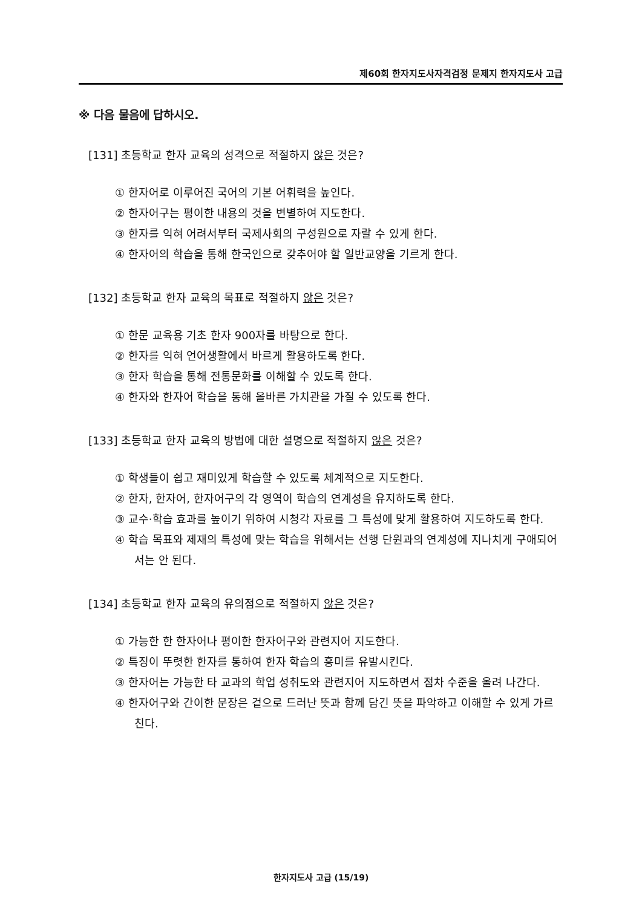제60회 한자지도사자격검정 문제지 한자지도사 고급
※ 다음 물음에 답하시오.
[131] 초등학교 한자 교육의 성격으로 적절하지 않은 것은?
① 한자어로 이루어진 국어의 기본 어휘력을 높인다.
② 한자어구는 평이한 내용의 것을 변별하여 지도한다.
③ 한자를 익혀 어려서부터 국제사회의 구성원으로 자랄 수 있게 한다.
④ 한자어의 학습을 통해 한국인으로 갖추어야 할 일반교양을 기르게 한다.
[132] 초등학교 한자 교육의 목표로 적절하지 않은 것은?
① 한문 교육용 기초 한자 900자를 바탕으로 한다.
② 한자를 익혀 언어생활에서 바르게 활용하도록 한다.
③ 한자 학습을 통해 전통문화를 이해할 수 있도록 한다.
④ 한자와 한자어 학습을 통해 올바른 가치관을 가질 수 있도록 한다.
[133] 초등학교 한자 교육의 방법에 대한 설명으로 적절하지 않은 것은?
① 학생들이 쉽고 재미있게 학습할 수 있도록 체계적으로 지도한다.
② 한자, 한자어, 한자어구의 각 영역이 학습의 연계성을 유지하도록 한다.
③ 교수·학습 효과를 높이기 위하여 시청각 자료를 그 특성에 맞게 활용하여 지도하도록 한다.
④ 학습 목표와 제재의 특성에 맞는 학습을 위해서는 선행 단원과의 연계성에 지나치게 구애되어서는 안 된다.
[134] 초등학교 한자 교육의 유의점으로 적절하지 않은 것은?
① 가능한 한 한자어나 평이한 한자어구와 관련지어 지도한다.
② 특징이 뚜렷한 한자를 통하여 한자 학습의 흥미를 유발시킨다.
③ 한자어는 가능한 타 교과의 학업 성취도와 관련지어 지도하면서 점차 수준을 올려 나간다.
④ 한자어구와 간이한 문장은 겉으로 드러난 뜻과 함께 담긴 뜻을 파악하고 이해할 수 있게 가르친다.
한자지도사 고급 (15/19)